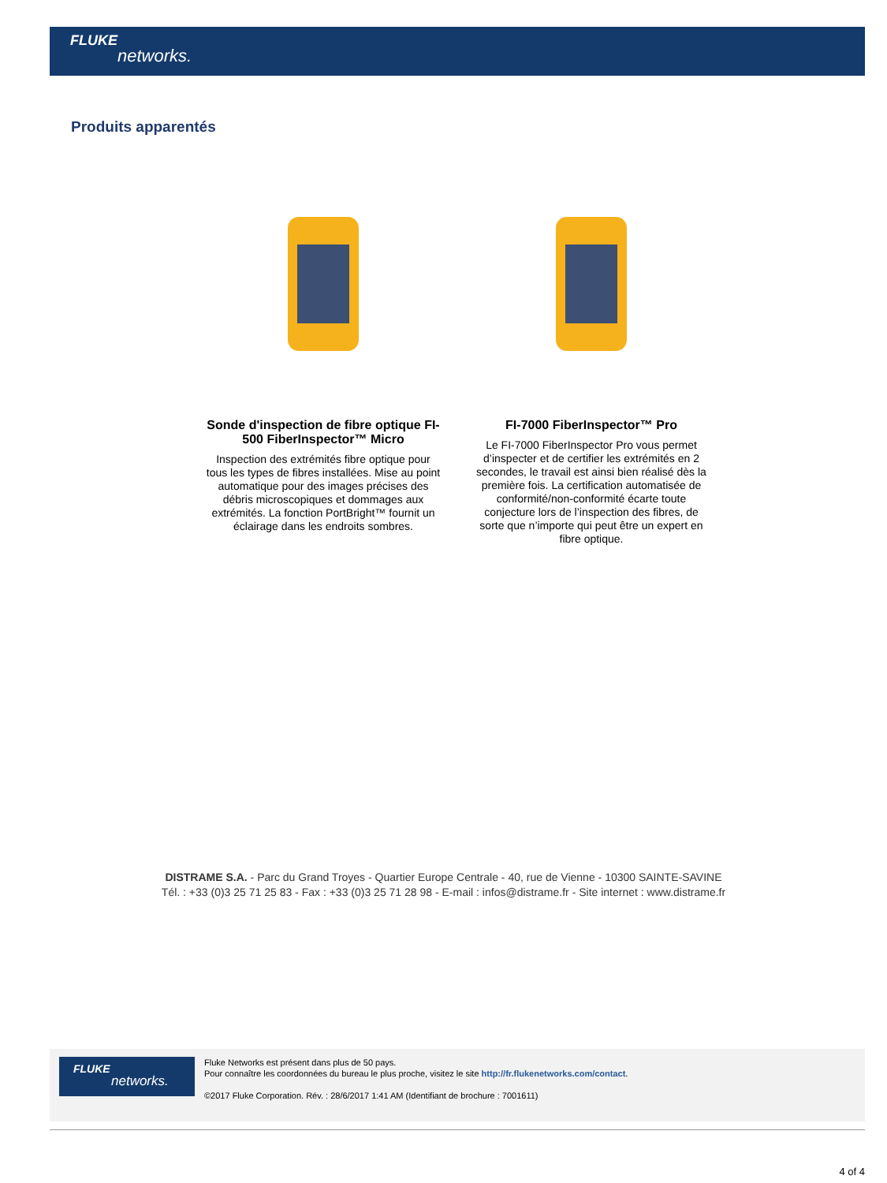FLUKE
networks.
Produits apparentés
Sonde d'inspection de fibre optique FI-500 FiberInspector™ Micro
Inspection des extrémités fibre optique pour tous les types de fibres installées. Mise au point automatique pour des images précises des débris microscopiques et dommages aux extrémités. La fonction PortBright™ fournit un éclairage dans les endroits sombres.
FI-7000 FiberInspector™ Pro
Le FI-7000 FiberInspector Pro vous permet d’inspecter et de certifier les extrémités en 2 secondes, le travail est ainsi bien réalisé dès la première fois. La certification automatisée de conformité/non-conformité écarte toute conjecture lors de l’inspection des fibres, de sorte que n’importe qui peut être un expert en fibre optique.
DISTRAME S.A. - Parc du Grand Troyes - Quartier Europe Centrale - 40, rue de Vienne - 10300 SAINTE-SAVINE
Tél. : +33 (0)3 25 71 25 83 - Fax : +33 (0)3 25 71 28 98 - E-mail : infos@distrame.fr - Site internet : www.distrame.fr
FLUKE
networks.
Fluke Networks est présent dans plus de 50 pays.
Pour connaître les coordonnées du bureau le plus proche, visitez le site http://fr.flukenetworks.com/contact.
©2017 Fluke Corporation. Rév. : 28/6/2017 1:41 AM (Identifiant de brochure : 7001611)
4 of 4